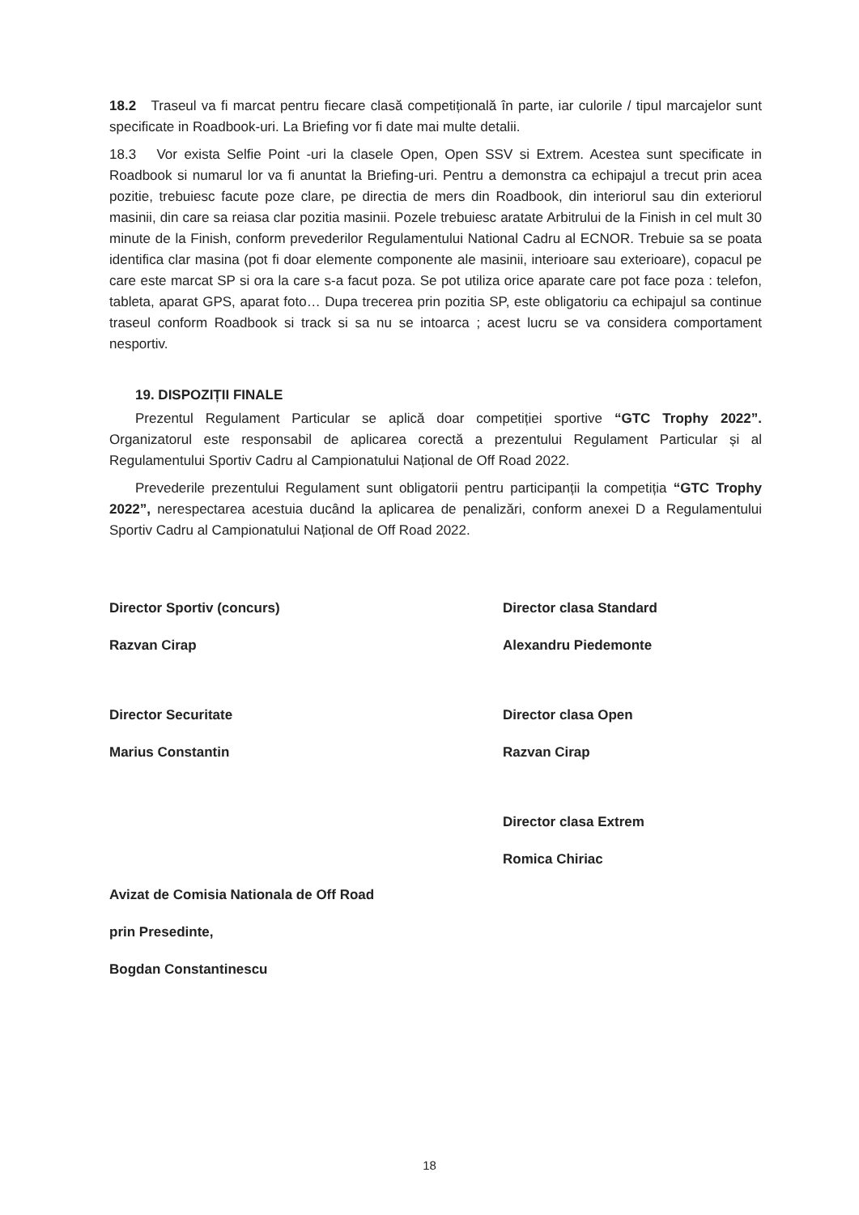18.2 Traseul va fi marcat pentru fiecare clasă competițională în parte, iar culorile / tipul marcajelor sunt specificate in Roadbook-uri. La Briefing vor fi date mai multe detalii.
18.3 Vor exista Selfie Point -uri la clasele Open, Open SSV si Extrem. Acestea sunt specificate in Roadbook si numarul lor va fi anuntat la Briefing-uri. Pentru a demonstra ca echipajul a trecut prin acea pozitie, trebuiesc facute poze clare, pe directia de mers din Roadbook, din interiorul sau din exteriorul masinii, din care sa reiasa clar pozitia masinii. Pozele trebuiesc aratate Arbitrului de la Finish in cel mult 30 minute de la Finish, conform prevederilor Regulamentului National Cadru al ECNOR. Trebuie sa se poata identifica clar masina (pot fi doar elemente componente ale masinii, interioare sau exterioare), copacul pe care este marcat SP si ora la care s-a facut poza. Se pot utiliza orice aparate care pot face poza : telefon, tableta, aparat GPS, aparat foto… Dupa trecerea prin pozitia SP, este obligatoriu ca echipajul sa continue traseul conform Roadbook si track si sa nu se intoarca ; acest lucru se va considera comportament nesportiv.
19. DISPOZIȚII FINALE
Prezentul Regulament Particular se aplică doar competiției sportive “GTC Trophy 2022”. Organizatorul este responsabil de aplicarea corectă a prezentului Regulament Particular și al Regulamentului Sportiv Cadru al Campionatului Național de Off Road 2022.
Prevederile prezentului Regulament sunt obligatorii pentru participanții la competiția “GTC Trophy 2022”, nerespectarea acestuia ducând la aplicarea de penalizări, conform anexei D a Regulamentului Sportiv Cadru al Campionatului Național de Off Road 2022.
Director Sportiv (concurs)
Razvan Cirap
Director Securitate
Marius Constantin
Avizat de Comisia Nationala de Off Road
prin Presedinte,
Bogdan Constantinescu
Director clasa Standard
Alexandru Piedemonte
Director clasa Open
Razvan Cirap
Director clasa Extrem
Romica Chiriac
18